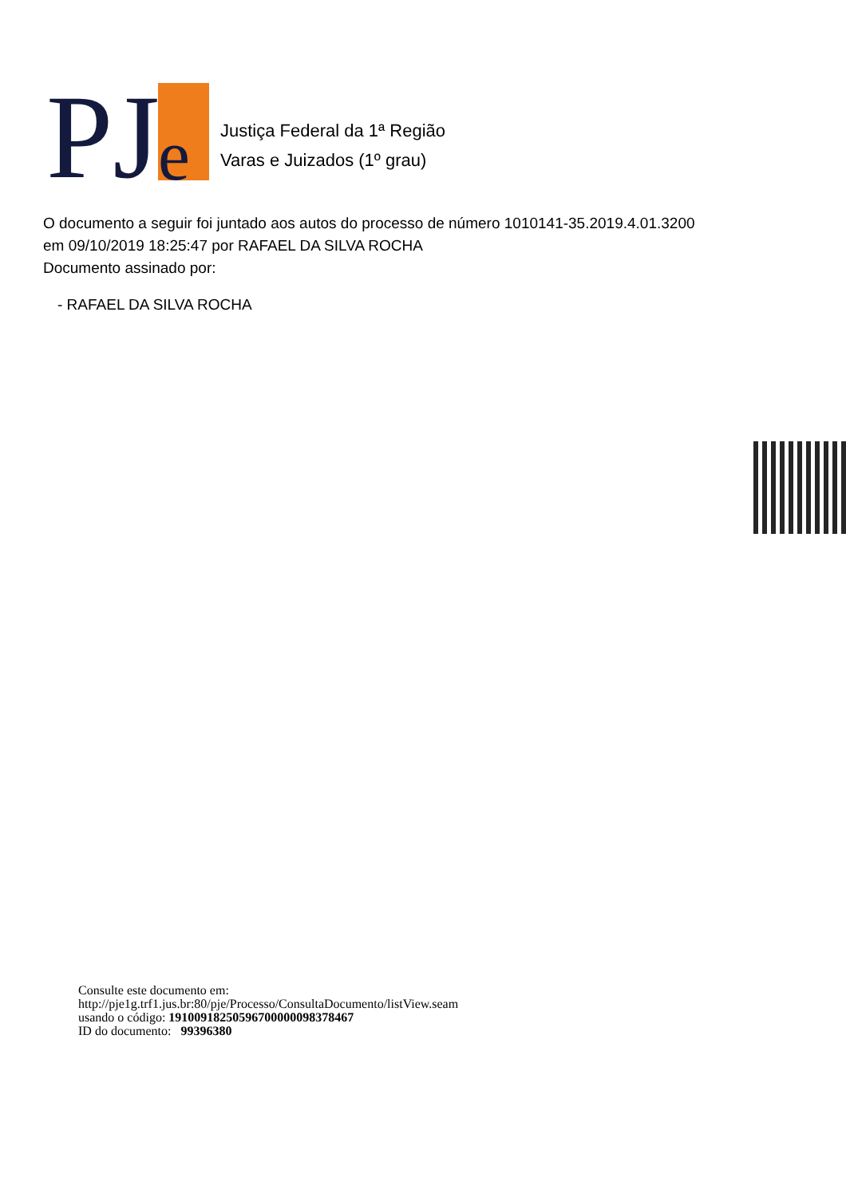PJ
e
Justiça Federal da 1ª Região
Varas e Juizados (1º grau)
O documento a seguir foi juntado aos autos do processo de número 1010141-35.2019.4.01.3200
em 09/10/2019 18:25:47 por RAFAEL DA SILVA ROCHA
Documento assinado por:
- RAFAEL DA SILVA ROCHA
Consulte este documento em:
http://pje1g.trf1.jus.br:80/pje/Processo/ConsultaDocumento/listView.seam
usando o código: 19100918250596700000098378467
ID do documento: 99396380